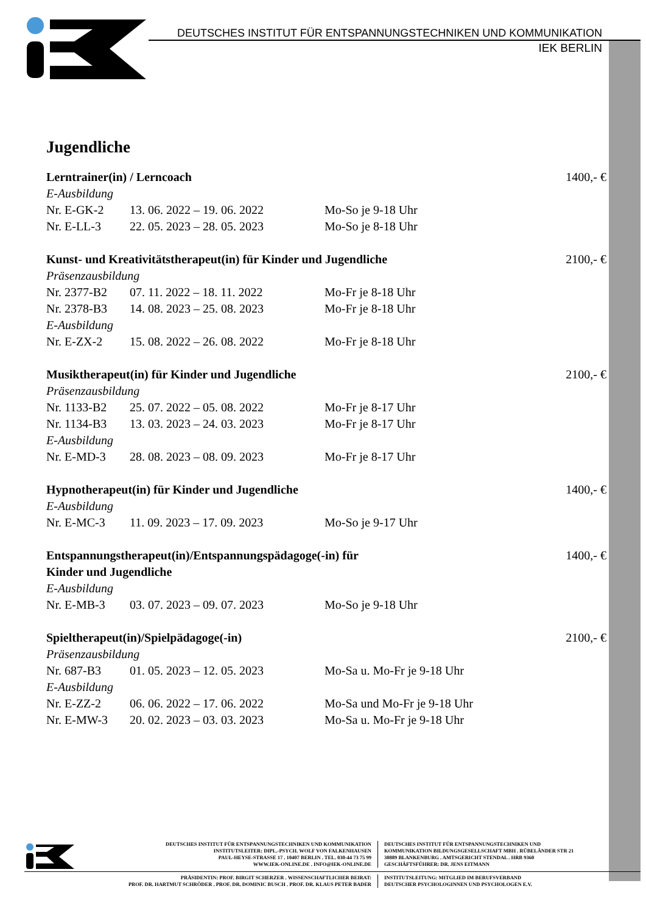DEUTSCHES INSTITUT FÜR ENTSPANNUNGSTECHNIKEN UND KOMMUNIKATION
IEK BERLIN
Jugendliche
Lerntrainer(in) / Lerncoach 1400,- €
E-Ausbildung
Nr. E-GK-2 13. 06. 2022 – 19. 06. 2022 Mo-So je 9-18 Uhr
Nr. E-LL-3 22. 05. 2023 – 28. 05. 2023 Mo-So je 8-18 Uhr
Kunst- und Kreativitätstherapeut(in) für Kinder und Jugendliche 2100,- €
Präsenzausbildung
Nr. 2377-B2 07. 11. 2022 – 18. 11. 2022 Mo-Fr je 8-18 Uhr
Nr. 2378-B3 14. 08. 2023 – 25. 08. 2023 Mo-Fr je 8-18 Uhr
E-Ausbildung
Nr. E-ZX-2 15. 08. 2022 – 26. 08. 2022 Mo-Fr je 8-18 Uhr
Musiktherapeut(in) für Kinder und Jugendliche 2100,- €
Präsenzausbildung
Nr. 1133-B2 25. 07. 2022 – 05. 08. 2022 Mo-Fr je 8-17 Uhr
Nr. 1134-B3 13. 03. 2023 – 24. 03. 2023 Mo-Fr je 8-17 Uhr
E-Ausbildung
Nr. E-MD-3 28. 08. 2023 – 08. 09. 2023 Mo-Fr je 8-17 Uhr
Hypnotherapeut(in) für Kinder und Jugendliche 1400,- €
E-Ausbildung
Nr. E-MC-3 11. 09. 2023 – 17. 09. 2023 Mo-So je 9-17 Uhr
Entspannungstherapeut(in)/Entspannungspädagoge(-in) für
Kinder und Jugendliche 1400,- €
E-Ausbildung
Nr. E-MB-3 03. 07. 2023 – 09. 07. 2023 Mo-So je 9-18 Uhr
Spieltherapeut(in)/Spielpädagoge(-in) 2100,- €
Präsenzausbildung
Nr. 687-B3 01. 05. 2023 – 12. 05. 2023 Mo-Sa u. Mo-Fr je 9-18 Uhr
E-Ausbildung
Nr. E-ZZ-2 06. 06. 2022 – 17. 06. 2022 Mo-Sa und Mo-Fr je 9-18 Uhr
Nr. E-MW-3 20. 02. 2023 – 03. 03. 2023 Mo-Sa u. Mo-Fr je 9-18 Uhr
DEUTSCHES INSTITUT FÜR ENTSPANNUNGSTECHNIKEN UND KOMMUNIKATION
INSTITUTSLEITER: DIPL.-PSYCH. WOLF VON FALKENHAUSEN
PAUL-HEYSE-STRASSE 17 . 10407 BERLIN . TEL. 030-44 73 75 99
WWW.IEK-ONLINE.DE . INFO@IEK-ONLINE.DE
DEUTSCHES INSTITUT FÜR ENTSPANNUNGSTECHNIKEN UND
KOMMUNIKATION BILDUNGSGESELLSCHAFT MBH . RÜBELÄNDER STR 21
38889 BLANKENBURG . AMTSGERICHT STENDAL . HRB 9360
GESCHÄFTSFÜHRER: DR. JENS EITMANN
PRÄSIDENTIN: PROF. BIRGIT SCHERZER . WISSENSCHAFTLICHER BEIRAT:
PROF. DR. HARTMUT SCHRÖDER . PROF. DR. DOMINIC BUSCH . PROF. DR. KLAUS PETER BADER
INSTITUTSLEITUNG: MITGLIED IM BERUFSVERBAND
DEUTSCHER PSYCHOLOGINNEN UND PSYCHOLOGEN E.V.